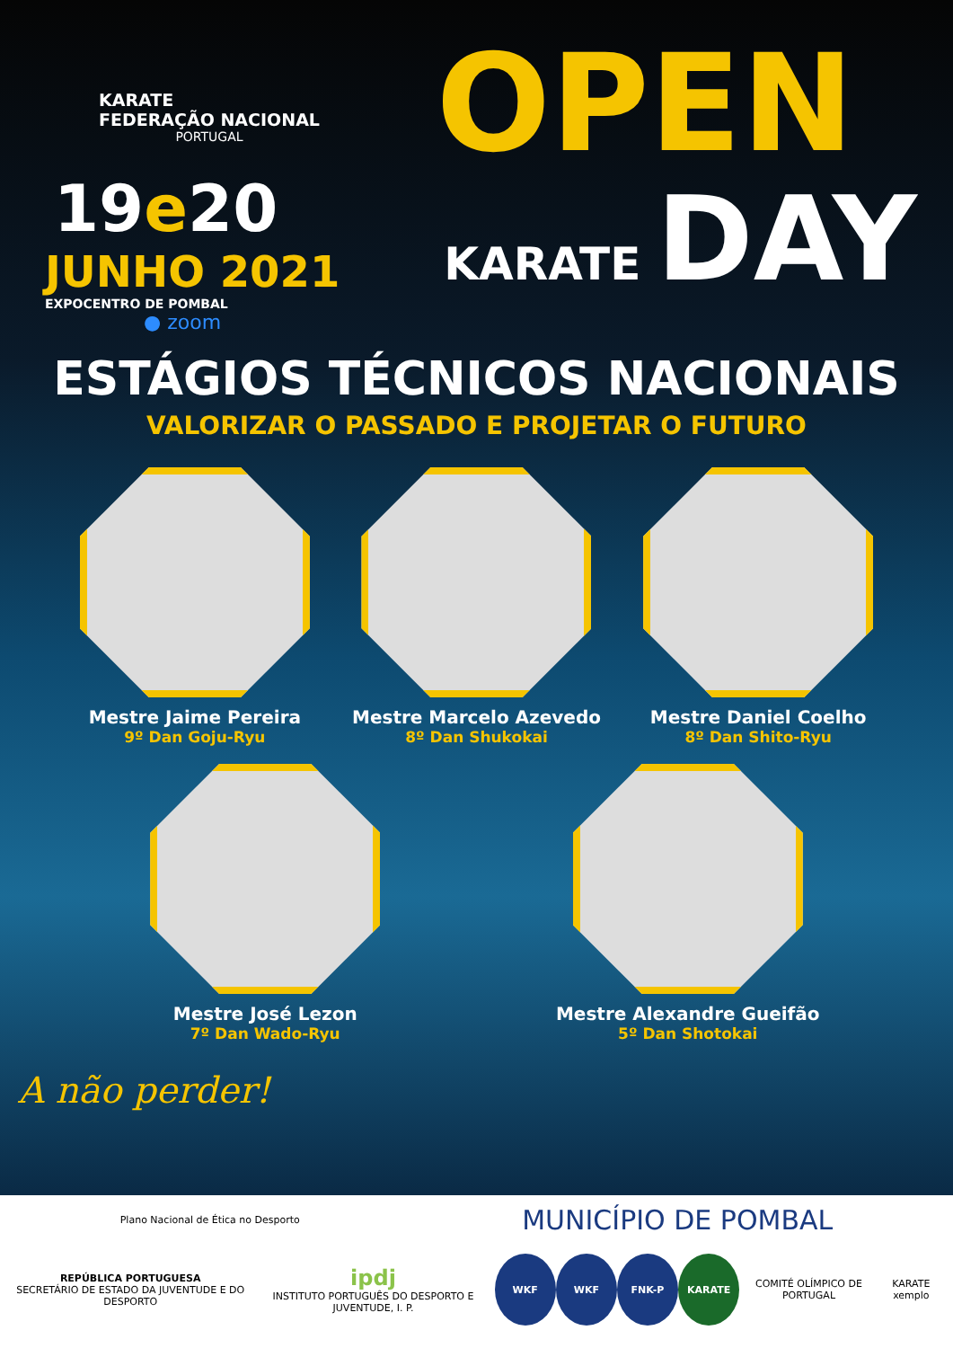KARATE
FEDERAÇÃO NACIONAL
PORTUGAL
OPEN
19e20
JUNHO 2021
EXPOCENTRO DE POMBAL
● zoom
KARATE DAY
ESTÁGIOS TÉCNICOS NACIONAIS
VALORIZAR O PASSADO E PROJETAR O FUTURO
Mestre Jaime Pereira
9º Dan Goju-Ryu
Mestre Marcelo Azevedo
8º Dan Shukokai
Mestre Daniel Coelho
8º Dan Shito-Ryu
Mestre José Lezon
7º Dan Wado-Ryu
Mestre Alexandre Gueifão
5º Dan Shotokai
A não perder!
Plano Nacional de Ética no Desporto
MUNICÍPIO DE POMBAL
REPÚBLICA PORTUGUESA
SECRETÁRIO DE ESTADO DA JUVENTUDE E DO DESPORTO
ipdj
INSTITUTO PORTUGUÊS DO DESPORTO E JUVENTUDE, I. P.
WKF WKF FNK-P KARATE
COMITÉ OLÍMPICO DE PORTUGAL KARATE xemplo